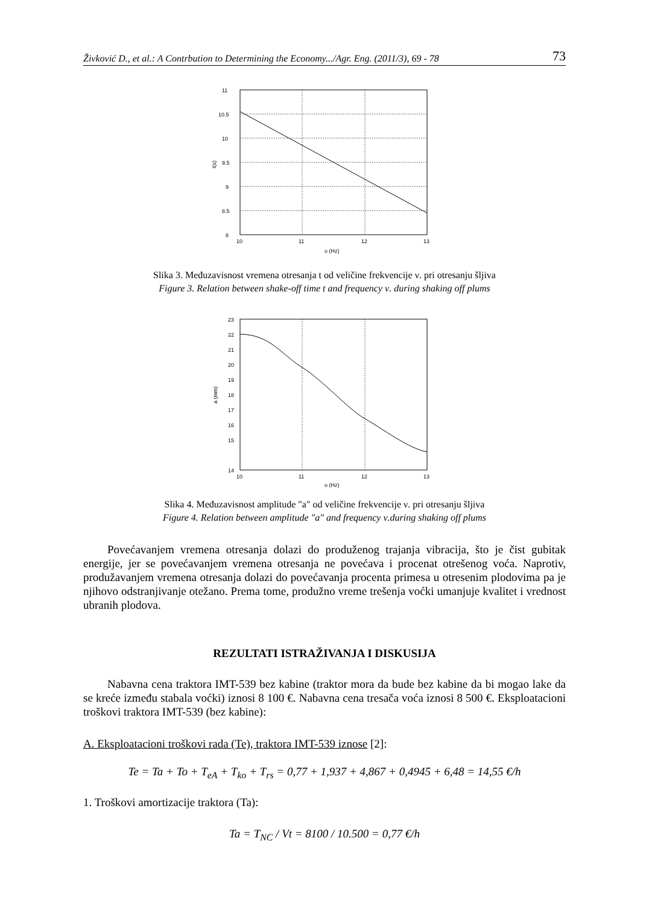Živković D., et al.: A Contrbution to Determining the Economy.../Agr. Eng. (2011/3), 69 - 78 73
11
10.5
10
9.5
9
8.5
8
10
11
12
13
υ (Hz)
t(s)
Slika 3. Međuzavisnost vremena otresanja t od veličine frekvencije ν. pri otresanju šljiva
Figure 3. Relation between shake-off time t and frequency ν. during shaking off plums
23
22
21
20
19
18
17
16
15
14
10
11
12
13
υ (Hz)
a (mm)
Slika 4. Međuzavisnost amplitude "a" od veličine frekvencije ν. pri otresanju šljiva
Figure 4. Relation between amplitude "a" and frequency ν.during shaking off plums
Povećavanjem vremena otresanja dolazi do produženog trajanja vibracija, što je čist gubitak energije, jer se povećavanjem vremena otresanja ne povećava i procenat otrešenog voća. Naprotiv, produžavanjem vremena otresanja dolazi do povećavanja procenta primesa u otresenim plodovima pa je njihovo odstranjivanje otežano. Prema tome, produžno vreme trešenja voćki umanjuje kvalitet i vrednost ubranih plodova.
REZULTATI ISTRAŽIVANJA I DISKUSIJA
Nabavna cena traktora IMT-539 bez kabine (traktor mora da bude bez kabine da bi mogao lake da se kreće između stabala voćki) iznosi 8 100 €. Nabavna cena tresača voća iznosi 8 500 €. Eksploatacioni troškovi traktora IMT-539 (bez kabine):
A. Eksploatacioni troškovi rada (Te), traktora IMT-539 iznose [2]:
Te = Ta + To + T<sub>eA</sub> + T<sub>ko</sub> + T<sub>rs</sub> = 0,77 + 1,937 + 4,867 + 0,4945 + 6,48 = 14,55 €/h
1. Troškovi amortizacije traktora (Ta):
Ta = T<sub>NC</sub> / Vt = 8100 / 10.500 = 0,77 €/h